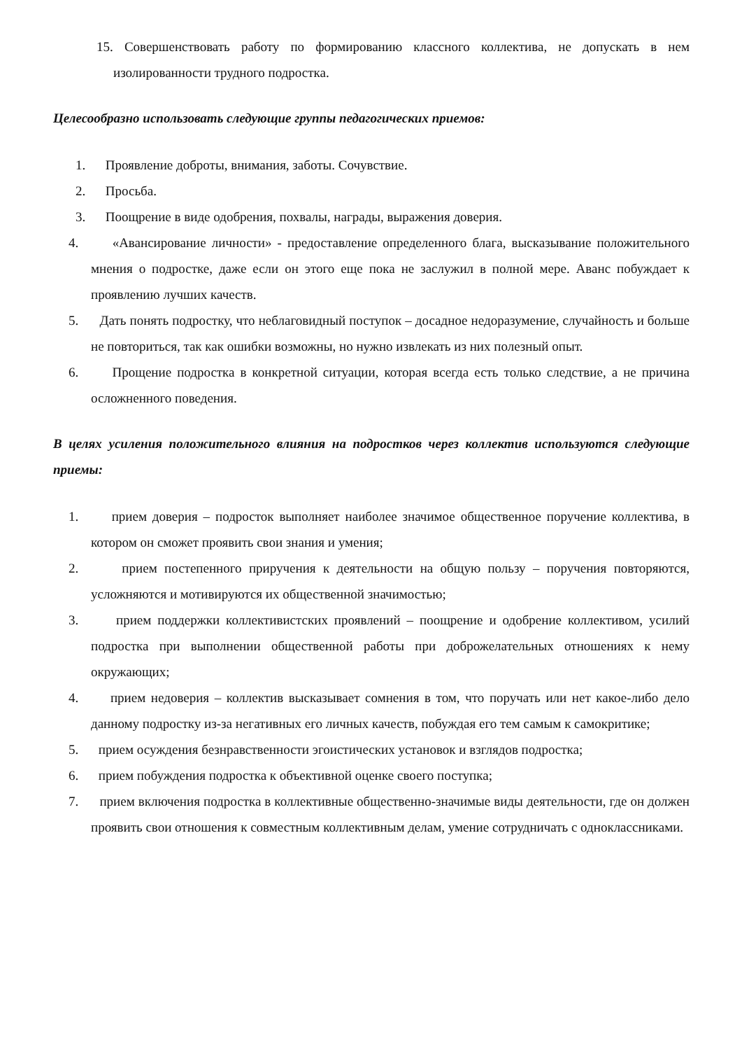15. Совершенствовать работу по формированию классного коллектива, не допускать в нем изолированности трудного подростка.
Целесообразно использовать следующие группы педагогических приемов:
1. Проявление доброты, внимания, заботы. Сочувствие.
2. Просьба.
3. Поощрение в виде одобрения, похвалы, награды, выражения доверия.
4. «Авансирование личности» - предоставление определенного блага, высказывание положительного мнения о подростке, даже если он этого еще пока не заслужил в полной мере. Аванс побуждает к проявлению лучших качеств.
5. Дать понять подростку, что неблаговидный поступок – досадное недоразумение, случайность и больше не повториться, так как ошибки возможны, но нужно извлекать из них полезный опыт.
6. Прощение подростка в конкретной ситуации, которая всегда есть только следствие, а не причина осложненного поведения.
В целях усиления положительного влияния на подростков через коллектив используются следующие приемы:
1. прием доверия – подросток выполняет наиболее значимое общественное поручение коллектива, в котором он сможет проявить свои знания и умения;
2. прием постепенного приручения к деятельности на общую пользу – поручения повторяются, усложняются и мотивируются их общественной значимостью;
3. прием поддержки коллективистских проявлений – поощрение и одобрение коллективом, усилий подростка при выполнении общественной работы при доброжелательных отношениях к нему окружающих;
4. прием недоверия – коллектив высказывает сомнения в том, что поручать или нет какое-либо дело данному подростку из-за негативных его личных качеств, побуждая его тем самым к самокритике;
5. прием осуждения безнравственности эгоистических установок и взглядов подростка;
6. прием побуждения подростка к объективной оценке своего поступка;
7. прием включения подростка в коллективные общественно-значимые виды деятельности, где он должен проявить свои отношения к совместным коллективным делам, умение сотрудничать с одноклассниками.